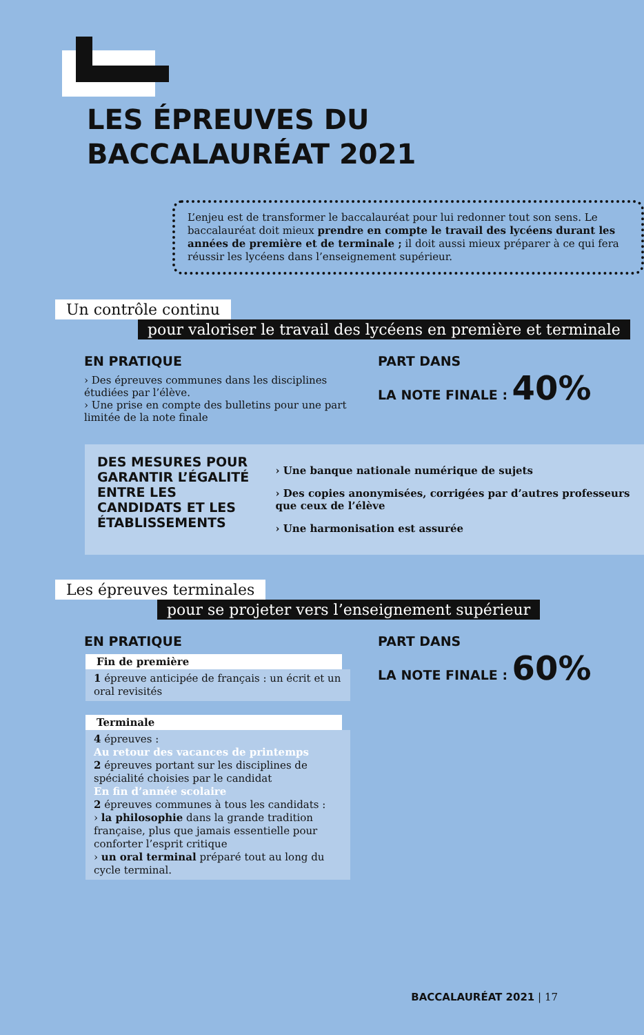LES ÉPREUVES DU
BACCALAURÉAT 2021
L’enjeu est de transformer le baccalauréat pour lui redonner tout son sens. Le baccalauréat doit mieux prendre en compte le travail des lycéens durant les années de première et de terminale ; il doit aussi mieux préparer à ce qui fera réussir les lycéens dans l’enseignement supérieur.
Un contrôle continu
pour valoriser le travail des lycéens en première et terminale
EN PRATIQUE
› Des épreuves communes dans les disciplines étudiées par l’élève.
› Une prise en compte des bulletins pour une part limitée de la note finale
PART DANS
LA NOTE FINALE : 40%
DES MESURES POUR GARANTIR L’ÉGALITÉ ENTRE LES CANDIDATS ET LES ÉTABLISSEMENTS
› Une banque nationale numérique de sujets
› Des copies anonymisées, corrigées par d’autres professeurs que ceux de l’élève
› Une harmonisation est assurée
Les épreuves terminales
pour se projeter vers l’enseignement supérieur
EN PRATIQUE
Fin de première
1 épreuve anticipée de français : un écrit et un oral revisités
Terminale
4 épreuves :
Au retour des vacances de printemps
2 épreuves portant sur les disciplines de spécialité choisies par le candidat
En fin d’année scolaire
2 épreuves communes à tous les candidats :
› la philosophie dans la grande tradition française, plus que jamais essentielle pour conforter l’esprit critique
› un oral terminal préparé tout au long du cycle terminal.
PART DANS
LA NOTE FINALE : 60%
BACCALAURÉAT 2021 | 17